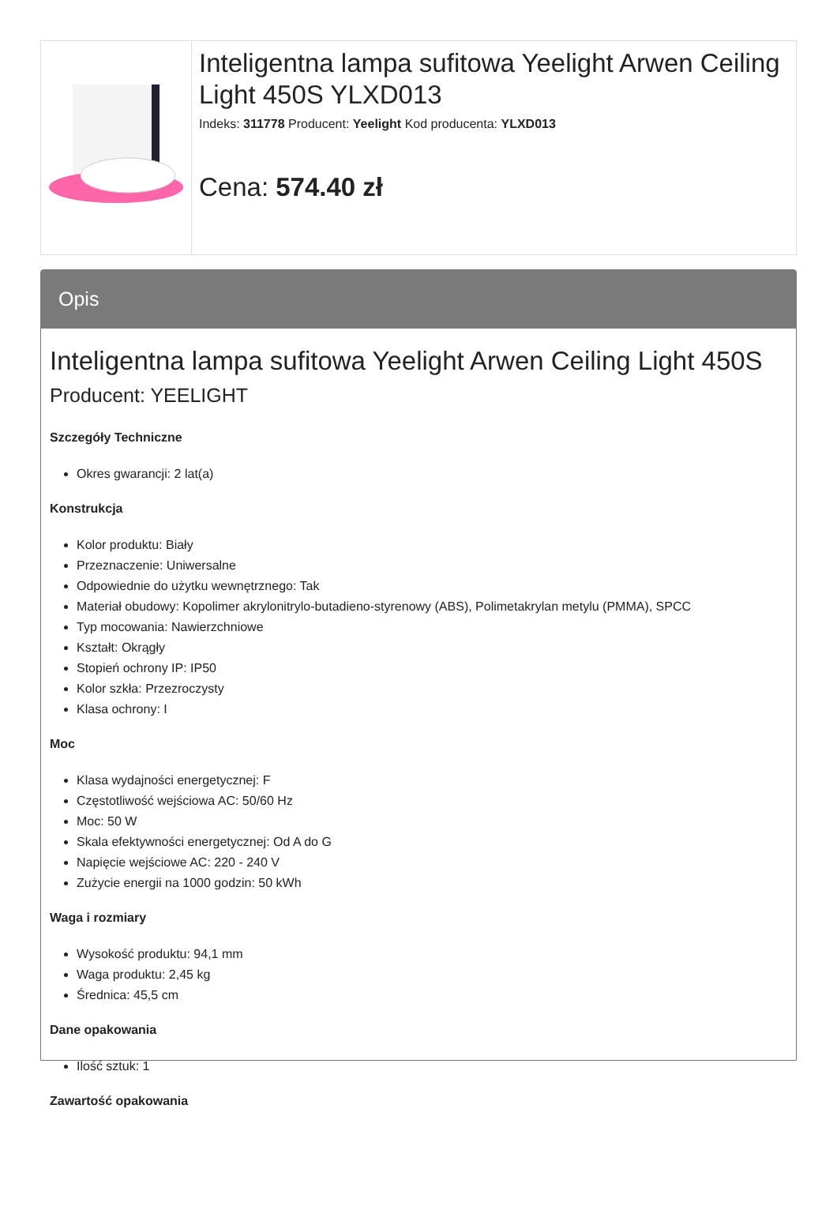Inteligentna lampa sufitowa Yeelight Arwen Ceiling Light 450S YLXD013
Indeks: 311778 Producent: Yeelight Kod producenta: YLXD013
Cena: 574.40 zł
Opis
Inteligentna lampa sufitowa Yeelight Arwen Ceiling Light 450S
Producent: YEELIGHT
Szczegóły Techniczne
Okres gwarancji: 2 lat(a)
Konstrukcja
Kolor produktu: Biały
Przeznaczenie: Uniwersalne
Odpowiednie do użytku wewnętrznego: Tak
Materiał obudowy: Kopolimer akrylonitrylo-butadieno-styrenowy (ABS), Polimetakrylan metylu (PMMA), SPCC
Typ mocowania: Nawierzchniowe
Kształt: Okrągły
Stopień ochrony IP: IP50
Kolor szkła: Przezroczysty
Klasa ochrony: I
Moc
Klasa wydajności energetycznej: F
Częstotliwość wejściowa AC: 50/60 Hz
Moc: 50 W
Skala efektywności energetycznej: Od A do G
Napięcie wejściowe AC: 220 - 240 V
Zużycie energii na 1000 godzin: 50 kWh
Waga i rozmiary
Wysokość produktu: 94,1 mm
Waga produktu: 2,45 kg
Średnica: 45,5 cm
Dane opakowania
Ilość sztuk: 1
Zawartość opakowania